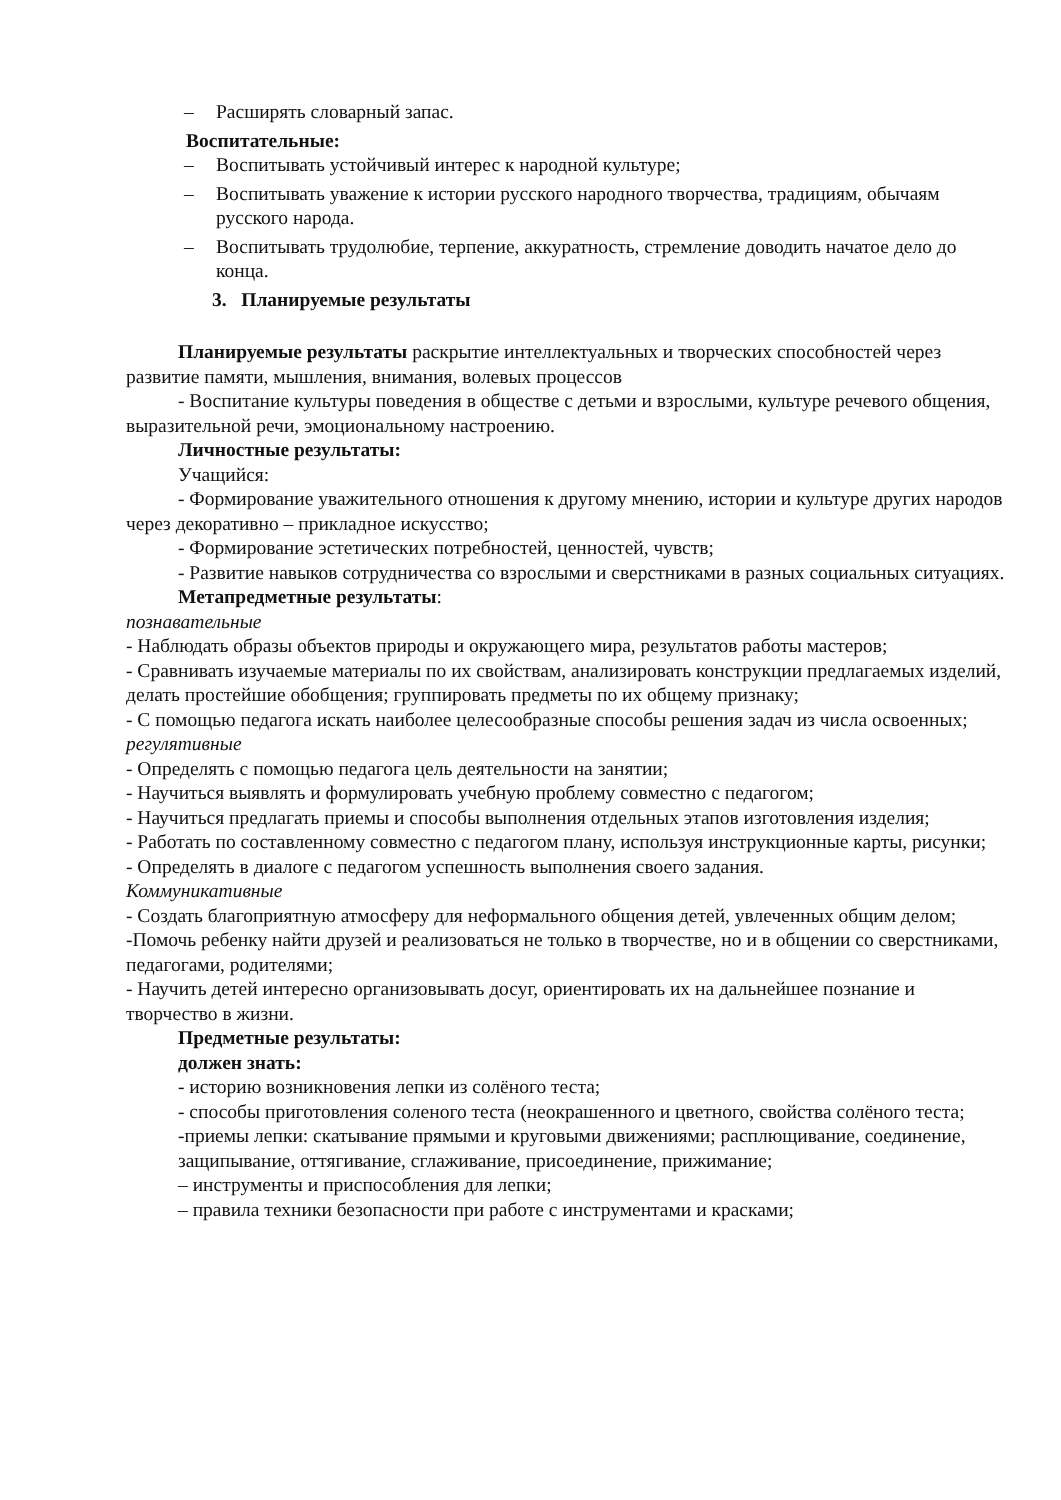– Расширять словарный запас.
Воспитательные:
– Воспитывать устойчивый интерес к народной культуре;
– Воспитывать уважение к истории русского народного творчества, традициям, обычаям русского народа.
– Воспитывать трудолюбие, терпение, аккуратность, стремление доводить начатое дело до конца.
3. Планируемые результаты
Планируемые результаты раскрытие интеллектуальных и творческих способностей через развитие памяти, мышления, внимания, волевых процессов
- Воспитание культуры поведения в обществе с детьми и взрослыми, культуре речевого общения, выразительной речи, эмоциональному настроению.
Личностные результаты:
Учащийся:
- Формирование уважительного отношения к другому мнению, истории и культуре других народов через декоративно – прикладное искусство;
- Формирование эстетических потребностей, ценностей, чувств;
- Развитие навыков сотрудничества со взрослыми и сверстниками в разных социальных ситуациях.
Метапредметные результаты:
познавательные
- Наблюдать образы объектов природы и окружающего мира, результатов работы мастеров;
- Сравнивать изучаемые материалы по их свойствам, анализировать конструкции предлагаемых изделий, делать простейшие обобщения; группировать предметы по их общему признаку;
- С помощью педагога искать наиболее целесообразные способы решения задач из числа освоенных;
регулятивные
- Определять с помощью педагога цель деятельности на занятии;
- Научиться выявлять и формулировать учебную проблему совместно с педагогом;
- Научиться предлагать приемы и способы выполнения отдельных этапов изготовления изделия;
- Работать по составленному совместно с педагогом плану, используя инструкционные карты, рисунки;
- Определять в диалоге с педагогом успешность выполнения своего задания.
Коммуникативные
- Создать благоприятную атмосферу для неформального общения детей, увлеченных общим делом;
-Помочь ребенку найти друзей и реализоваться не только в творчестве, но и в общении со сверстниками, педагогами, родителями;
- Научить детей интересно организовывать досуг, ориентировать их на дальнейшее познание и творчество в жизни.
Предметные результаты:
должен знать:
- историю возникновения лепки из солёного теста;
- способы приготовления соленого теста (неокрашенного и цветного, свойства солёного теста;
-приемы лепки: скатывание прямыми и круговыми движениями; расплющивание, соединение, защипывание, оттягивание, сглаживание, присоединение, прижимание;
– инструменты и приспособления для лепки;
– правила техники безопасности при работе с инструментами и красками;